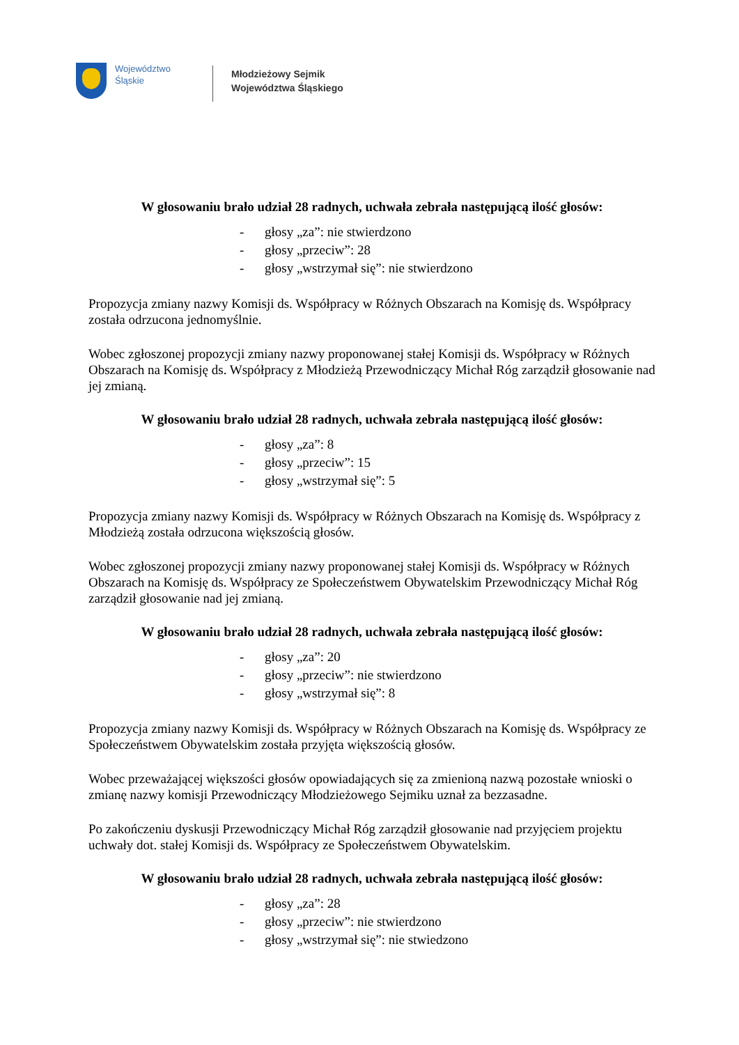Województwo
Śląskie
Młodzieżowy Sejmik
Województwa Śląskiego
W głosowaniu brało udział 28 radnych, uchwała zebrała następującą ilość głosów:
- głosy „za”: nie stwierdzono
- głosy „przeciw”: 28
- głosy „wstrzymał się”: nie stwierdzono
Propozycja zmiany nazwy Komisji ds. Współpracy w Różnych Obszarach na Komisję ds. Współpracy została odrzucona jednomyślnie.
Wobec zgłoszonej propozycji zmiany nazwy proponowanej stałej Komisji ds. Współpracy w Różnych Obszarach na Komisję ds. Współpracy z Młodzieżą Przewodniczący Michał Róg zarządził głosowanie nad jej zmianą.
W głosowaniu brało udział 28 radnych, uchwała zebrała następującą ilość głosów:
- głosy „za”: 8
- głosy „przeciw”: 15
- głosy „wstrzymał się”: 5
Propozycja zmiany nazwy Komisji ds. Współpracy w Różnych Obszarach na Komisję ds. Współpracy z Młodzieżą została odrzucona większością głosów.
Wobec zgłoszonej propozycji zmiany nazwy proponowanej stałej Komisji ds. Współpracy w Różnych Obszarach na Komisję ds. Współpracy ze Społeczeństwem Obywatelskim Przewodniczący Michał Róg zarządził głosowanie nad jej zmianą.
W głosowaniu brało udział 28 radnych, uchwała zebrała następującą ilość głosów:
- głosy „za”: 20
- głosy „przeciw”: nie stwierdzono
- głosy „wstrzymał się”: 8
Propozycja zmiany nazwy Komisji ds. Współpracy w Różnych Obszarach na Komisję ds. Współpracy ze Społeczeństwem Obywatelskim została przyjęta większością głosów.
Wobec przeważającej większości głosów opowiadających się za zmienioną nazwą pozostałe wnioski o zmianę nazwy komisji Przewodniczący Młodzieżowego Sejmiku uznał za bezzasadne.
Po zakończeniu dyskusji Przewodniczący Michał Róg zarządził głosowanie nad przyjęciem projektu uchwały dot. stałej Komisji ds. Współpracy ze Społeczeństwem Obywatelskim.
W głosowaniu brało udział 28 radnych, uchwała zebrała następującą ilość głosów:
- głosy „za”: 28
- głosy „przeciw”: nie stwierdzono
- głosy „wstrzymał się”: nie stwiedzono